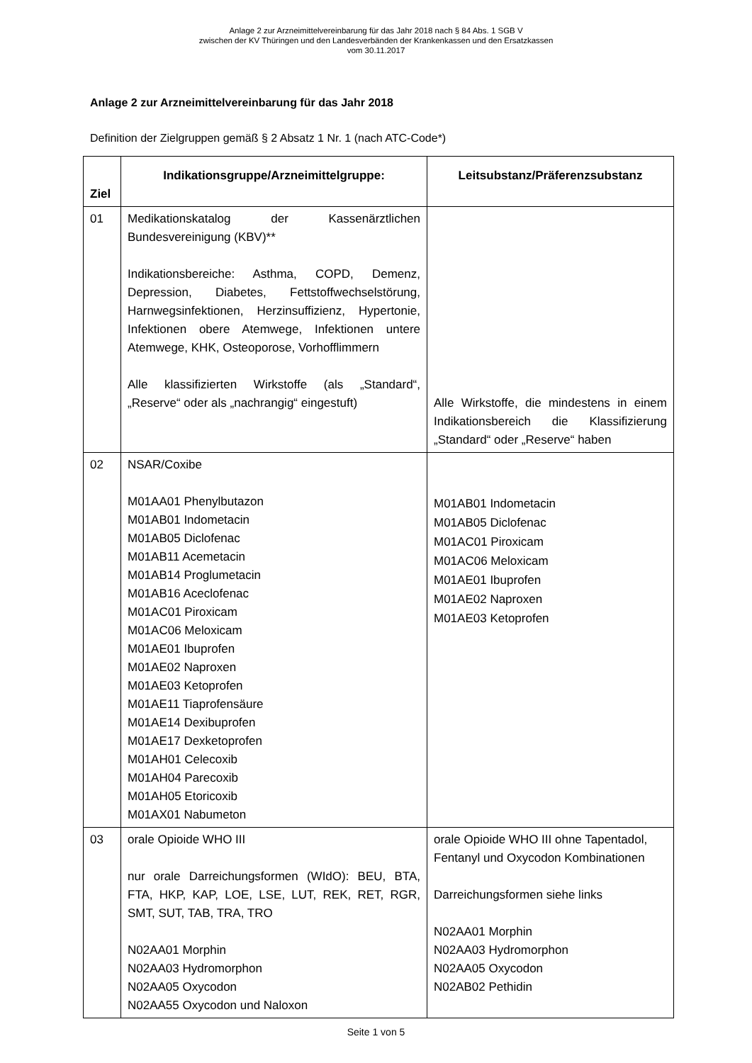Anlage 2 zur Arzneimittelvereinbarung für das Jahr 2018 nach § 84 Abs. 1 SGB V
zwischen der KV Thüringen und den Landesverbänden der Krankenkassen und den Ersatzkassen
vom 30.11.2017
Anlage 2 zur Arzneimittelvereinbarung für das Jahr 2018
Definition der Zielgruppen gemäß § 2 Absatz 1 Nr. 1 (nach ATC-Code*)
| Ziel | Indikationsgruppe/Arzneimittelgruppe: | Leitsubstanz/Präferenzsubstanz |
| --- | --- | --- |
| 01 | Medikationskatalog der Kassenärztlichen Bundesvereinigung (KBV)** Indikationsbereiche: Asthma, COPD, Demenz, Depression, Diabetes, Fettstoffwechselstörung, Harnwegsinfektionen, Herzinsuffizienz, Hypertonie, Infektionen obere Atemwege, Infektionen untere Atemwege, KHK, Osteoporose, Vorhofflimmern Alle klassifizierten Wirkstoffe (als „Standard“, „Reserve“ oder als „nachrangig“ eingestuft) | Alle Wirkstoffe, die mindestens in einem Indikationsbereich die Klassifizierung „Standard“ oder „Reserve“ haben |
| 02 | NSAR/Coxibe M01AA01 Phenylbutazon M01AB01 Indometacin M01AB05 Diclofenac M01AB11 Acemetacin M01AB14 Proglumetacin M01AB16 Aceclofenac M01AC01 Piroxicam M01AC06 Meloxicam M01AE01 Ibuprofen M01AE02 Naproxen M01AE03 Ketoprofen M01AE11 Tiaprofensäure M01AE14 Dexibuprofen M01AE17 Dexketoprofen M01AH01 Celecoxib M01AH04 Parecoxib M01AH05 Etoricoxib M01AX01 Nabumeton | M01AB01 Indometacin M01AB05 Diclofenac M01AC01 Piroxicam M01AC06 Meloxicam M01AE01 Ibuprofen M01AE02 Naproxen M01AE03 Ketoprofen |
| 03 | orale Opioide WHO III nur orale Darreichungsformen (WIdO): BEU, BTA, FTA, HKP, KAP, LOE, LSE, LUT, REK, RET, RGR, SMT, SUT, TAB, TRA, TRO N02AA01 Morphin N02AA03 Hydromorphon N02AA05 Oxycodon N02AA55 Oxycodon und Naloxon | orale Opioide WHO III ohne Tapentadol, Fentanyl und Oxycodon Kombinationen Darreichungsformen siehe links N02AA01 Morphin N02AA03 Hydromorphon N02AA05 Oxycodon N02AB02 Pethidin |
Seite 1 von 5